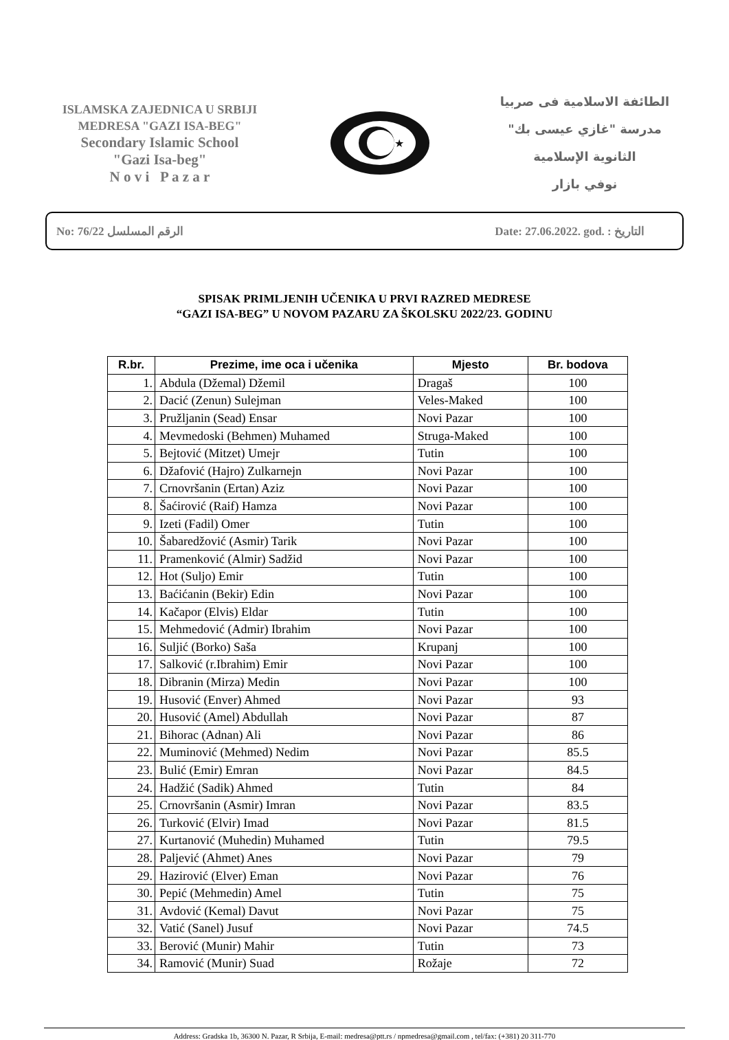ISLAMSKA ZAJEDNICA U SRBIJI
MEDRESA "GAZI ISA-BEG"
Secondary Islamic School
"Gazi Isa-beg"
N o v i P a z a r
★
الطائفة الاسلامية فى صربيا
مدرسة "غازي عيسى بك"
الثانوية الإسلامية
نوفي بازار
No: 76/22 الرقم المسلسل Date: 27.06.2022. god. : التاريخ
SPISAK PRIMLJENIH UČENIKA U PRVI RAZRED MEDRESE
“GAZI ISA-BEG” U NOVOM PAZARU ZA ŠKOLSKU 2022/23. GODINU
| R.br. | Prezime, ime oca i učenika | Mjesto | Br. bodova |
| --- | --- | --- | --- |
| 1. | Abdula (Džemal) Džemil | Dragaš | 100 |
| 2. | Dacić (Zenun) Sulejman | Veles-Maked | 100 |
| 3. | Pružljanin (Sead) Ensar | Novi Pazar | 100 |
| 4. | Mevmedoski (Behmen) Muhamed | Struga-Maked | 100 |
| 5. | Bejtović (Mitzet) Umejr | Tutin | 100 |
| 6. | Džafović (Hajro) Zulkarnejn | Novi Pazar | 100 |
| 7. | Crnovršanin (Ertan) Aziz | Novi Pazar | 100 |
| 8. | Šaćirović (Raif) Hamza | Novi Pazar | 100 |
| 9. | Izeti (Fadil) Omer | Tutin | 100 |
| 10. | Šabaredžović (Asmir) Tarik | Novi Pazar | 100 |
| 11. | Pramenković (Almir) Sadžid | Novi Pazar | 100 |
| 12. | Hot (Suljo) Emir | Tutin | 100 |
| 13. | Baćićanin (Bekir) Edin | Novi Pazar | 100 |
| 14. | Kačapor (Elvis) Eldar | Tutin | 100 |
| 15. | Mehmedović (Admir) Ibrahim | Novi Pazar | 100 |
| 16. | Suljić (Borko) Saša | Krupanj | 100 |
| 17. | Salković (r.Ibrahim) Emir | Novi Pazar | 100 |
| 18. | Dibranin (Mirza) Medin | Novi Pazar | 100 |
| 19. | Husović (Enver) Ahmed | Novi Pazar | 93 |
| 20. | Husović (Amel) Abdullah | Novi Pazar | 87 |
| 21. | Bihorac (Adnan) Ali | Novi Pazar | 86 |
| 22. | Muminović (Mehmed) Nedim | Novi Pazar | 85.5 |
| 23. | Bulić (Emir) Emran | Novi Pazar | 84.5 |
| 24. | Hadžić (Sadik) Ahmed | Tutin | 84 |
| 25. | Crnovršanin (Asmir) Imran | Novi Pazar | 83.5 |
| 26. | Turković (Elvir) Imad | Novi Pazar | 81.5 |
| 27. | Kurtanović (Muhedin) Muhamed | Tutin | 79.5 |
| 28. | Paljević (Ahmet) Anes | Novi Pazar | 79 |
| 29. | Hazirović (Elver) Eman | Novi Pazar | 76 |
| 30. | Pepić (Mehmedin) Amel | Tutin | 75 |
| 31. | Avdović (Kemal) Davut | Novi Pazar | 75 |
| 32. | Vatić (Sanel) Jusuf | Novi Pazar | 74.5 |
| 33. | Berović (Munir) Mahir | Tutin | 73 |
| 34. | Ramović (Munir) Suad | Rožaje | 72 |
Address: Gradska 1b, 36300 N. Pazar, R Srbija, E-mail: medresa@ptt.rs / npmedresa@gmail.com , tel/fax: (+381) 20 311-770